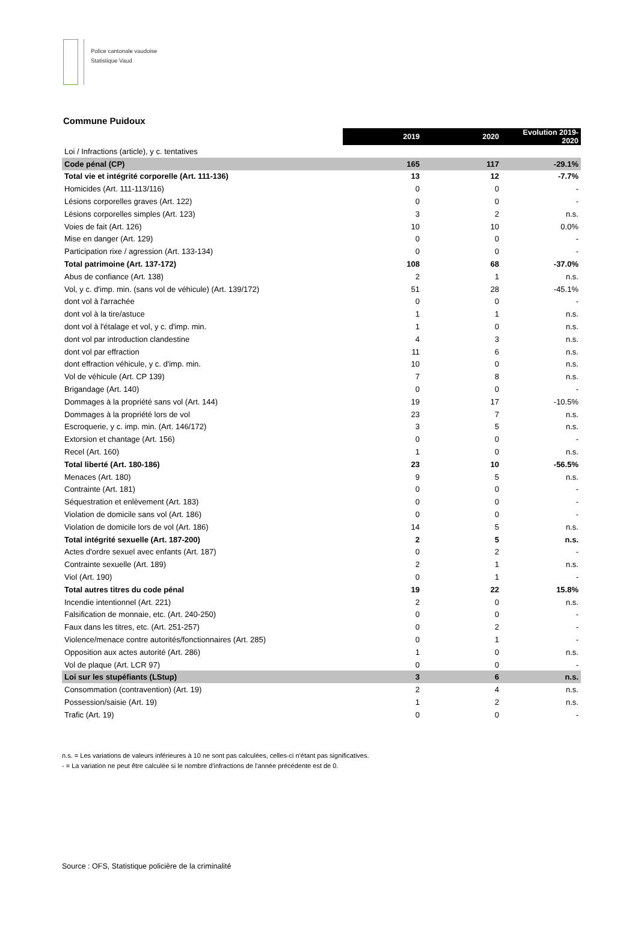Police cantonale vaudoise
Statistique Vaud
Commune Puidoux
| | 2019 | 2020 | Evolution 2019- 2020 |
| Loi / Infractions (article), y c. tentatives | | | |
| Code pénal (CP) | 165 | 117 | -29.1% |
| Total vie et intégrité corporelle (Art. 111-136) | 13 | 12 | -7.7% |
| Homicides (Art. 111-113/116) | 0 | 0 | - |
| Lésions corporelles graves (Art. 122) | 0 | 0 | - |
| Lésions corporelles simples (Art. 123) | 3 | 2 | n.s. |
| Voies de fait (Art. 126) | 10 | 10 | 0.0% |
| Mise en danger (Art. 129) | 0 | 0 | - |
| Participation rixe / agression (Art. 133-134) | 0 | 0 | - |
| Total patrimoine (Art. 137-172) | 108 | 68 | -37.0% |
| Abus de confiance (Art. 138) | 2 | 1 | n.s. |
| Vol, y c. d'imp. min. (sans vol de véhicule) (Art. 139/172) | 51 | 28 | -45.1% |
| dont vol à l'arrachée | 0 | 0 | - |
| dont vol à la tire/astuce | 1 | 1 | n.s. |
| dont vol à l'étalage et vol, y c. d'imp. min. | 1 | 0 | n.s. |
| dont vol par introduction clandestine | 4 | 3 | n.s. |
| dont vol par effraction | 11 | 6 | n.s. |
| dont effraction véhicule, y c. d'imp. min. | 10 | 0 | n.s. |
| Vol de véhicule (Art. CP 139) | 7 | 8 | n.s. |
| Brigandage (Art. 140) | 0 | 0 | - |
| Dommages à la propriété sans vol (Art. 144) | 19 | 17 | -10.5% |
| Dommages à la propriété lors de vol | 23 | 7 | n.s. |
| Escroquerie, y c. imp. min. (Art. 146/172) | 3 | 5 | n.s. |
| Extorsion et chantage (Art. 156) | 0 | 0 | - |
| Recel (Art. 160) | 1 | 0 | n.s. |
| Total liberté (Art. 180-186) | 23 | 10 | -56.5% |
| Menaces (Art. 180) | 9 | 5 | n.s. |
| Contrainte (Art. 181) | 0 | 0 | - |
| Séquestration et enlèvement (Art. 183) | 0 | 0 | - |
| Violation de domicile sans vol (Art. 186) | 0 | 0 | - |
| Violation de domicile lors de vol (Art. 186) | 14 | 5 | n.s. |
| Total intégrité sexuelle (Art. 187-200) | 2 | 5 | n.s. |
| Actes d'ordre sexuel avec enfants (Art. 187) | 0 | 2 | - |
| Contrainte sexuelle (Art. 189) | 2 | 1 | n.s. |
| Viol (Art. 190) | 0 | 1 | - |
| Total autres titres du code pénal | 19 | 22 | 15.8% |
| Incendie intentionnel (Art. 221) | 2 | 0 | n.s. |
| Falsification de monnaie, etc. (Art. 240-250) | 0 | 0 | - |
| Faux dans les titres, etc. (Art. 251-257) | 0 | 2 | - |
| Violence/menace contre autorités/fonctionnaires (Art. 285) | 0 | 1 | - |
| Opposition aux actes autorité (Art. 286) | 1 | 0 | n.s. |
| Vol de plaque (Art. LCR 97) | 0 | 0 | - |
| Loi sur les stupéfiants (LStup) | 3 | 6 | n.s. |
| Consommation (contravention) (Art. 19) | 2 | 4 | n.s. |
| Possession/saisie (Art. 19) | 1 | 2 | n.s. |
| Trafic (Art. 19) | 0 | 0 | - |
n.s. = Les variations de valeurs inférieures à 10 ne sont pas calculées, celles-ci n'étant pas significatives.
- = La variation ne peut être calculée si le nombre d'infractions de l'année précédente est de 0.
Source : OFS, Statistique policière de la criminalité